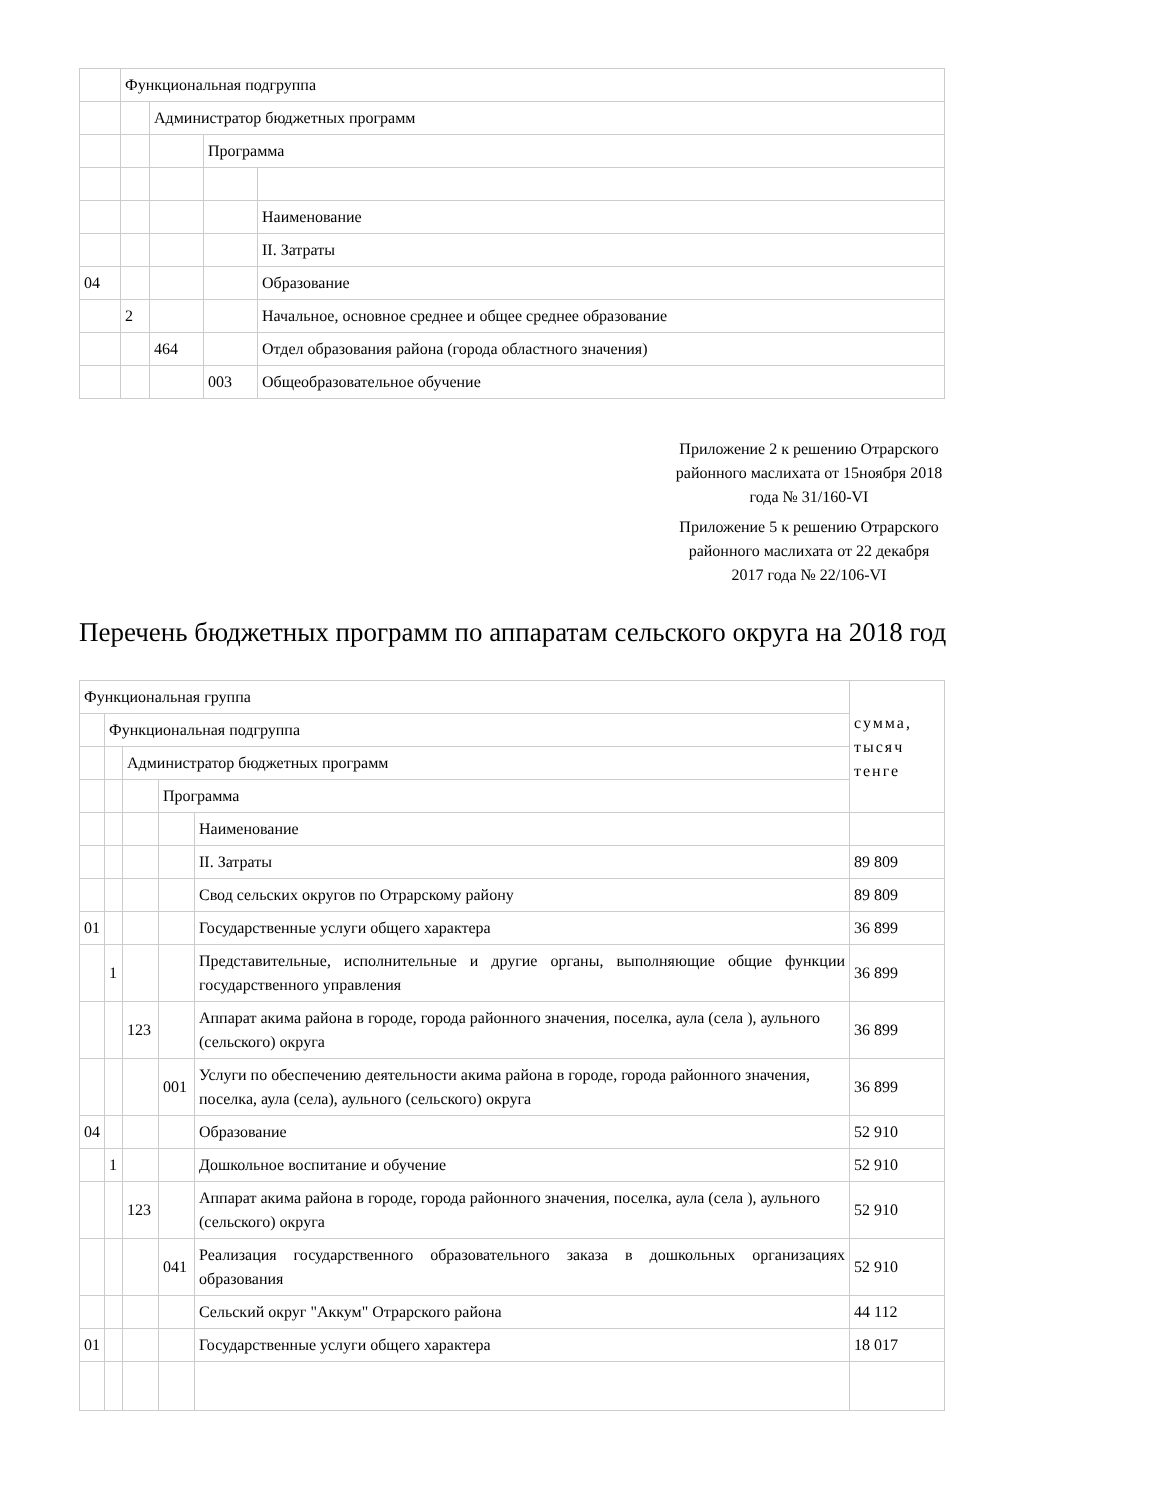| | Функциональная подгруппа | | | |
| | | Администратор бюджетных программ | | |
| | | | Программа | |
| | | | | Наименование |
| | | | | II. Затраты |
| 04 | | | | Образование |
| | 2 | | | Начальное, основное среднее и общее среднее образование |
| | | 464 | | Отдел образования района (города областного значения) |
| | | | 003 | Общеобразовательное обучение |
Приложение 2 к решению Отрарского районного маслихата от 15ноября 2018 года № 31/160-VI
Приложение 5 к решению Отрарского районного маслихата от 22 декабря 2017 года № 22/106-VI
Перечень бюджетных программ по аппаратам сельского округа на 2018 год
| Функциональная группа | | | | | сумма, тысяч тенге |
| | Функциональная подгруппа | | | | |
| | | Администратор бюджетных программ | | | |
| | | | Программа | | |
| | | | | Наименование | |
| | | | | II. Затраты | 89 809 |
| | | | | Свод сельских округов по Отрарскому району | 89 809 |
| 01 | | | | Государственные услуги общего характера | 36 899 |
| | 1 | | | Представительные, исполнительные и другие органы, выполняющие общие функции государственного управления | 36 899 |
| | | 123 | | Аппарат акима района в городе, города районного значения, поселка, аула (села ), аульного (сельского) округа | 36 899 |
| | | | 001 | Услуги по обеспечению деятельности акима района в городе, города районного значения, поселка, аула (села), аульного (сельского) округа | 36 899 |
| 04 | | | | Образование | 52 910 |
| | 1 | | | Дошкольное воспитание и обучение | 52 910 |
| | | 123 | | Аппарат акима района в городе, города районного значения, поселка, аула (села ), аульного (сельского) округа | 52 910 |
| | | | 041 | Реализация государственного образовательного заказа в дошкольных организациях образования | 52 910 |
| | | | | Сельский округ "Аккум" Отрарского района | 44 112 |
| 01 | | | | Государственные услуги общего характера | 18 017 |